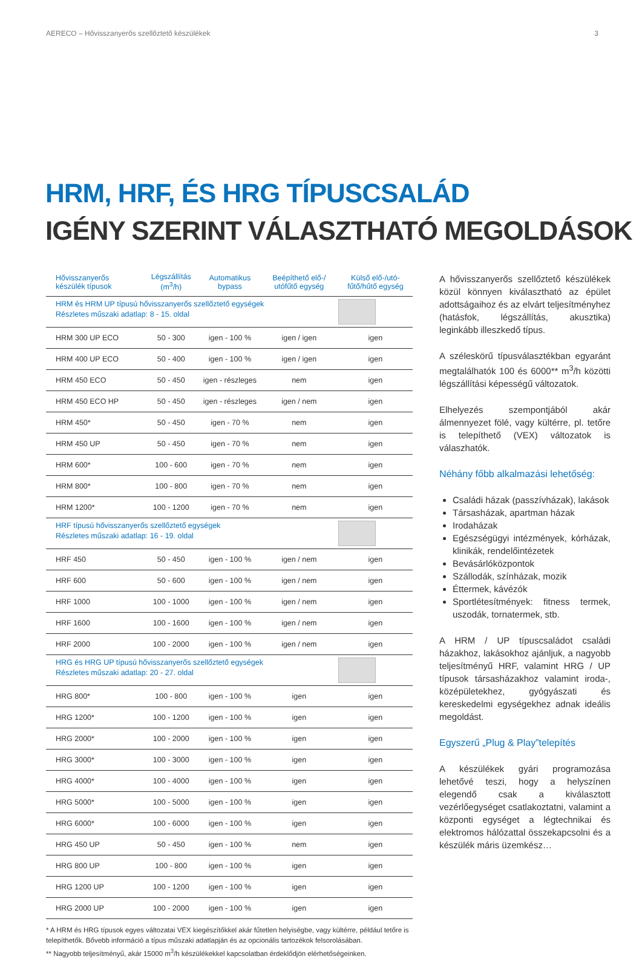AERECO – Hővisszanyerős szellőztető készülékek 3
HRM, HRF, ÉS HRG TÍPUSCSALÁD
IGÉNY SZERINT VÁLASZTHATÓ MEGOLDÁSOK
| Hővisszanyerős készülék típusok | Légszállítás (m<sup>3</sup>/h) | Automatikus bypass | Beépíthető elő-/ utófűtő egység | Külső elő-/utó-fűtő/hűtő egység |
| --- | --- | --- | --- | --- |
| HRM és HRM UP típusú hővisszanyerős szellőztető egységek Részletes műszaki adatlap: 8 - 15. oldal | | | | |
| HRM 300 UP ECO | 50 - 300 | igen - 100 % | igen / igen | igen |
| HRM 400 UP ECO | 50 - 400 | igen - 100 % | igen / igen | igen |
| HRM 450 ECO | 50 - 450 | igen - részleges | nem | igen |
| HRM 450 ECO HP | 50 - 450 | igen - részleges | igen / nem | igen |
| HRM 450* | 50 - 450 | igen - 70 % | nem | igen |
| HRM 450 UP | 50 - 450 | igen - 70 % | nem | igen |
| HRM 600* | 100 - 600 | igen - 70 % | nem | igen |
| HRM 800* | 100 - 800 | igen - 70 % | nem | igen |
| HRM 1200* | 100 - 1200 | igen - 70 % | nem | igen |
| HRF típusú hővisszanyerős szellőztető egységek Részletes műszaki adatlap: 16 - 19. oldal | | | | |
| HRF 450 | 50 - 450 | igen - 100 % | igen / nem | igen |
| HRF 600 | 50 - 600 | igen - 100 % | igen / nem | igen |
| HRF 1000 | 100 - 1000 | igen - 100 % | igen / nem | igen |
| HRF 1600 | 100 - 1600 | igen - 100 % | igen / nem | igen |
| HRF 2000 | 100 - 2000 | igen - 100 % | igen / nem | igen |
| HRG és HRG UP típusú hővisszanyerős szellőztető egységek Részletes műszaki adatlap: 20 - 27. oldal | | | | |
| HRG 800* | 100 - 800 | igen - 100 % | igen | igen |
| HRG 1200* | 100 - 1200 | igen - 100 % | igen | igen |
| HRG 2000* | 100 - 2000 | igen - 100 % | igen | igen |
| HRG 3000* | 100 - 3000 | igen - 100 % | igen | igen |
| HRG 4000* | 100 - 4000 | igen - 100 % | igen | igen |
| HRG 5000* | 100 - 5000 | igen - 100 % | igen | igen |
| HRG 6000* | 100 - 6000 | igen - 100 % | igen | igen |
| HRG 450 UP | 50 - 450 | igen - 100 % | nem | igen |
| HRG 800 UP | 100 - 800 | igen - 100 % | igen | igen |
| HRG 1200 UP | 100 - 1200 | igen - 100 % | igen | igen |
| HRG 2000 UP | 100 - 2000 | igen - 100 % | igen | igen |
* A HRM és HRG típusok egyes változatai VEX kiegészítőkkel akár fűtetlen helyiségbe, vagy kültérre, például tetőre is telepíthetők. Bővebb információ a típus műszaki adatlapján és az opcionális tartozékok felsorolásában.
** Nagyobb teljesítményű, akár 15000 m<sup>3</sup>/h készülékekkel kapcsolatban érdeklődjön elérhetőségeinken.
A hővisszanyerős szellőztető készülékek közül könnyen kiválasztható az épület adottságaihoz és az elvárt teljesítményhez (hatásfok, légszállítás, akusztika) leginkább illeszkedő típus.
A széleskörű típusválasztékban egyaránt megtalálhatók 100 és 6000** m<sup>3</sup>/h közötti légszállítási képességű változatok.
Elhelyezés szempontjából akár álmennyezet fölé, vagy kültérre, pl. tetőre is telepíthető (VEX) változatok is válaszhatók.
Néhány főbb alkalmazási lehetőség:
Családi házak (passzívházak), lakások
Társasházak, apartman házak
Irodaházak
Egészségügyi intézmények, kórházak, klinikák, rendelőintézetek
Bevásárlóközpontok
Szállodák, színházak, mozik
Éttermek, kávézók
Sportlétesítmények: fitness termek, uszodák, tornatermek, stb.
A HRM / UP típuscsaládot családi házakhoz, lakásokhoz ajánljuk, a nagyobb teljesítményű HRF, valamint HRG / UP típusok társasházakhoz valamint iroda-, középületekhez, gyógyászati és kereskedelmi egységekhez adnak ideális megoldást.
Egyszerű „Plug & Play”telepítés
A készülékek gyári programozása lehetővé teszi, hogy a helyszínen elegendő csak a kiválasztott vezérlőegységet csatlakoztatni, valamint a központi egységet a légtechnikai és elektromos hálózattal összekapcsolni és a készülék máris üzemkész…